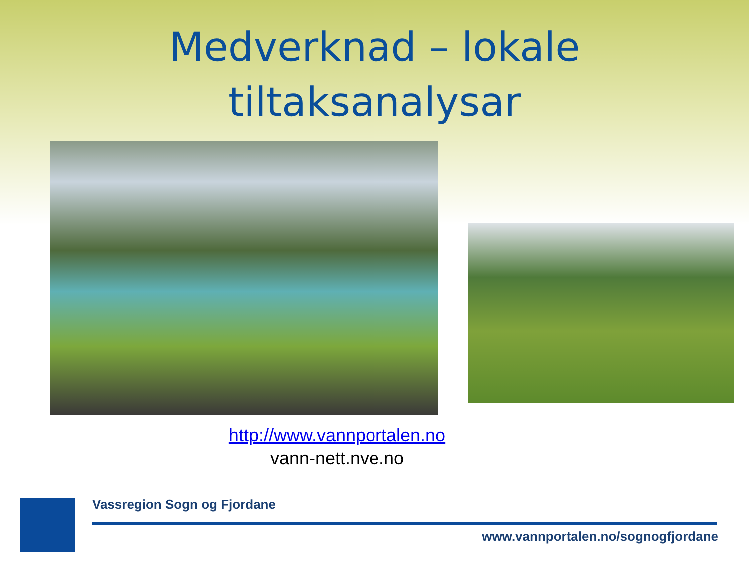Medverknad – lokale
tiltaksanalysar
http://www.vannportalen.no
vann-nett.nve.no
Vassregion Sogn og Fjordane
www.vannportalen.no/sognogfjordane